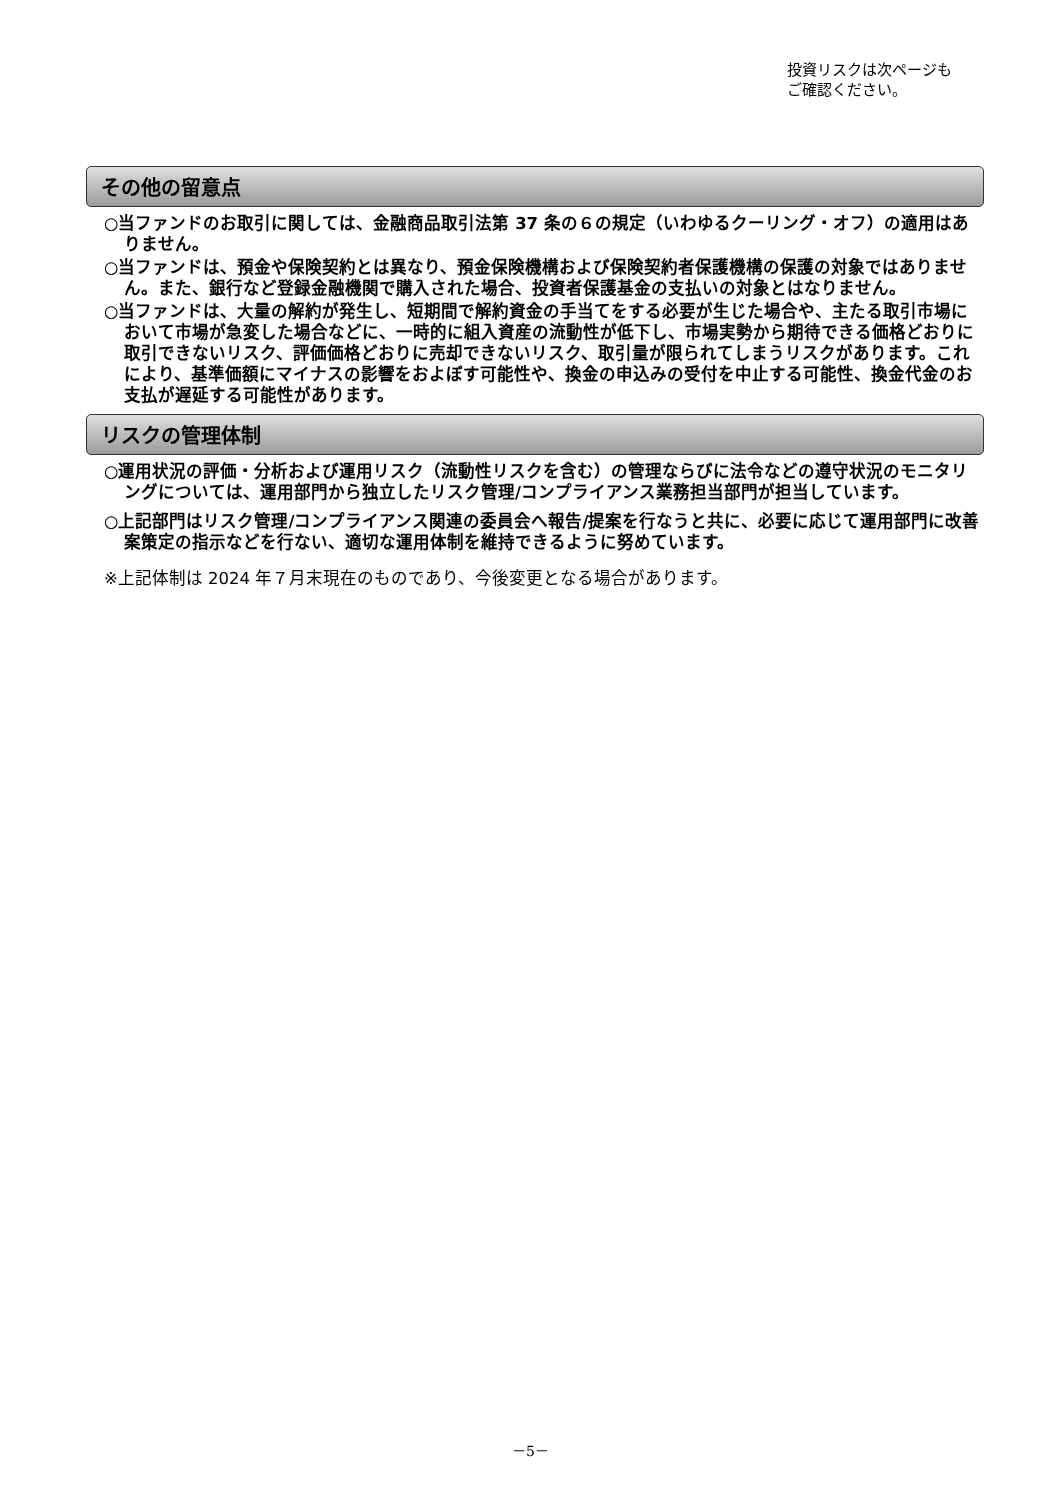投資リスクは次ページも
ご確認ください。
その他の留意点
○当ファンドのお取引に関しては、金融商品取引法第 37 条の６の規定（いわゆるクーリング・オフ）の適用はありません。
○当ファンドは、預金や保険契約とは異なり、預金保険機構および保険契約者保護機構の保護の対象ではありません。また、銀行など登録金融機関で購入された場合、投資者保護基金の支払いの対象とはなりません。
○当ファンドは、大量の解約が発生し、短期間で解約資金の手当てをする必要が生じた場合や、主たる取引市場において市場が急変した場合などに、一時的に組入資産の流動性が低下し、市場実勢から期待できる価格どおりに取引できないリスク、評価価格どおりに売却できないリスク、取引量が限られてしまうリスクがあります。これにより、基準価額にマイナスの影響をおよぼす可能性や、換金の申込みの受付を中止する可能性、換金代金のお支払が遅延する可能性があります。
リスクの管理体制
○運用状況の評価・分析および運用リスク（流動性リスクを含む）の管理ならびに法令などの遵守状況のモニタリングについては、運用部門から独立したリスク管理/コンプライアンス業務担当部門が担当しています。
○上記部門はリスク管理/コンプライアンス関連の委員会へ報告/提案を行なうと共に、必要に応じて運用部門に改善案策定の指示などを行ない、適切な運用体制を維持できるように努めています。
※上記体制は 2024 年７月末現在のものであり、今後変更となる場合があります。
－5－